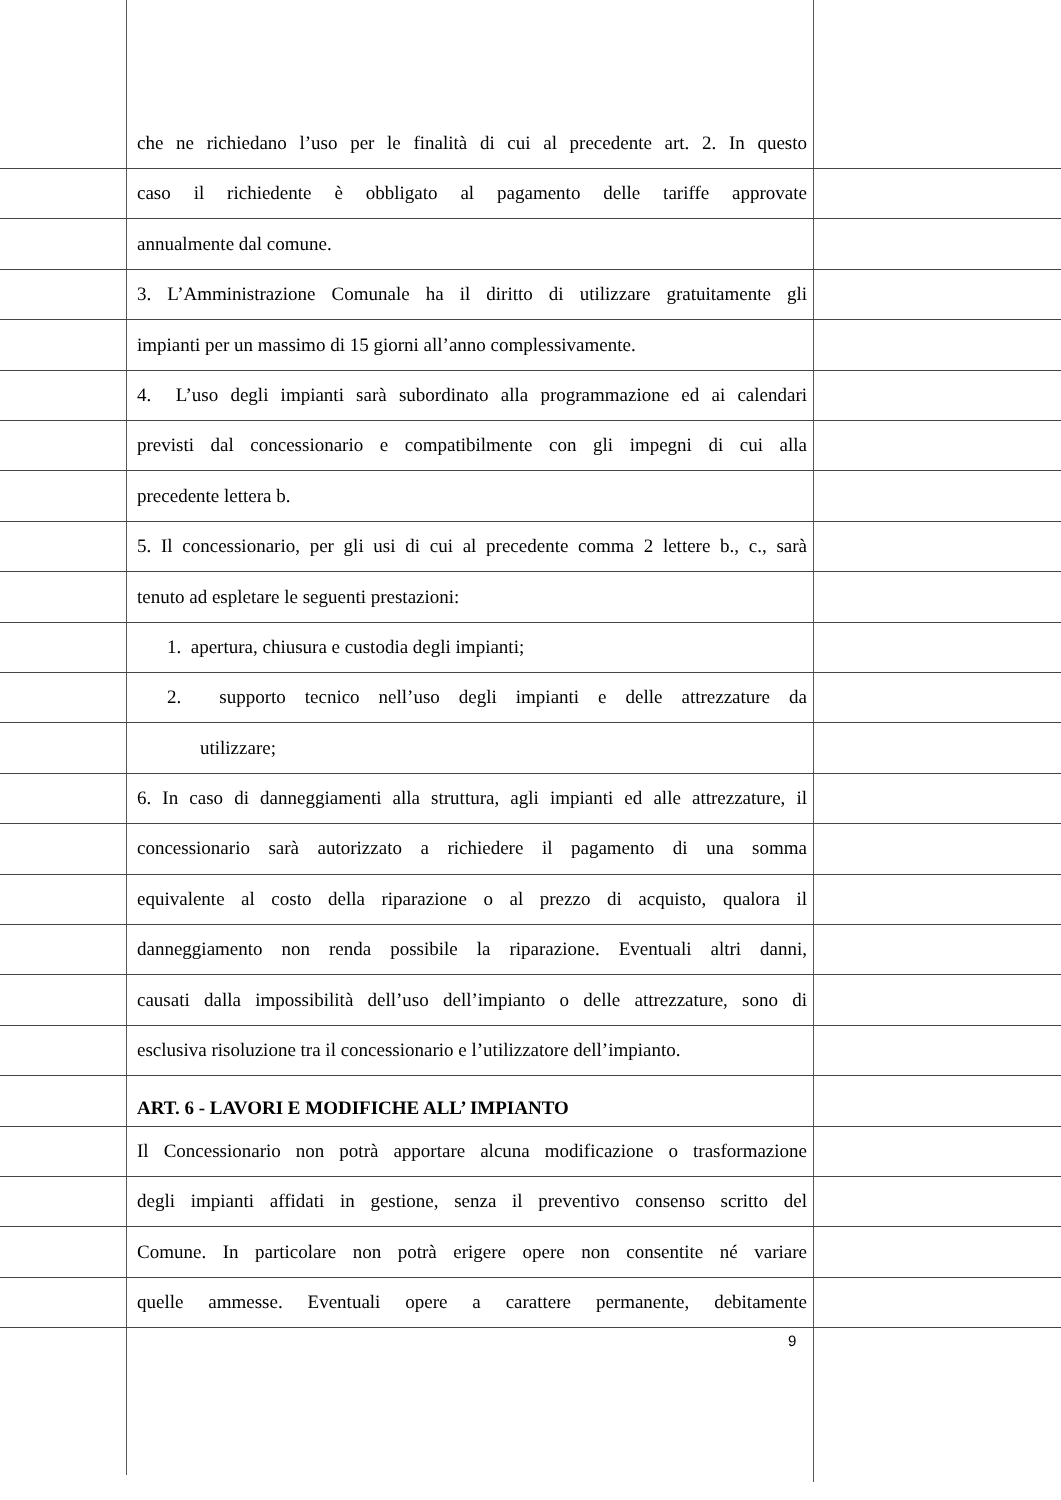che ne richiedano l’uso per le finalità di cui al precedente art. 2. In questo
caso il richiedente è obbligato al pagamento delle tariffe approvate
annualmente dal comune.
3. L’Amministrazione Comunale ha il diritto di utilizzare gratuitamente gli
impianti per un massimo di 15 giorni all’anno complessivamente.
4. L’uso degli impianti sarà subordinato alla programmazione ed ai calendari
previsti dal concessionario e compatibilmente con gli impegni di cui alla
precedente lettera b.
5. Il concessionario, per gli usi di cui al precedente comma 2 lettere b., c., sarà
tenuto ad espletare le seguenti prestazioni:
1. apertura, chiusura e custodia degli impianti;
2. supporto tecnico nell’uso degli impianti e delle attrezzature da
utilizzare;
6. In caso di danneggiamenti alla struttura, agli impianti ed alle attrezzature, il
concessionario sarà autorizzato a richiedere il pagamento di una somma
equivalente al costo della riparazione o al prezzo di acquisto, qualora il
danneggiamento non renda possibile la riparazione. Eventuali altri danni,
causati dalla impossibilità dell’uso dell’impianto o delle attrezzature, sono di
esclusiva risoluzione tra il concessionario e l’utilizzatore dell’impianto.
ART. 6 - LAVORI E MODIFICHE ALL’ IMPIANTO
Il Concessionario non potrà apportare alcuna modificazione o trasformazione
degli impianti affidati in gestione, senza il preventivo consenso scritto del
Comune. In particolare non potrà erigere opere non consentite né variare
quelle ammesse. Eventuali opere a carattere permanente, debitamente
9